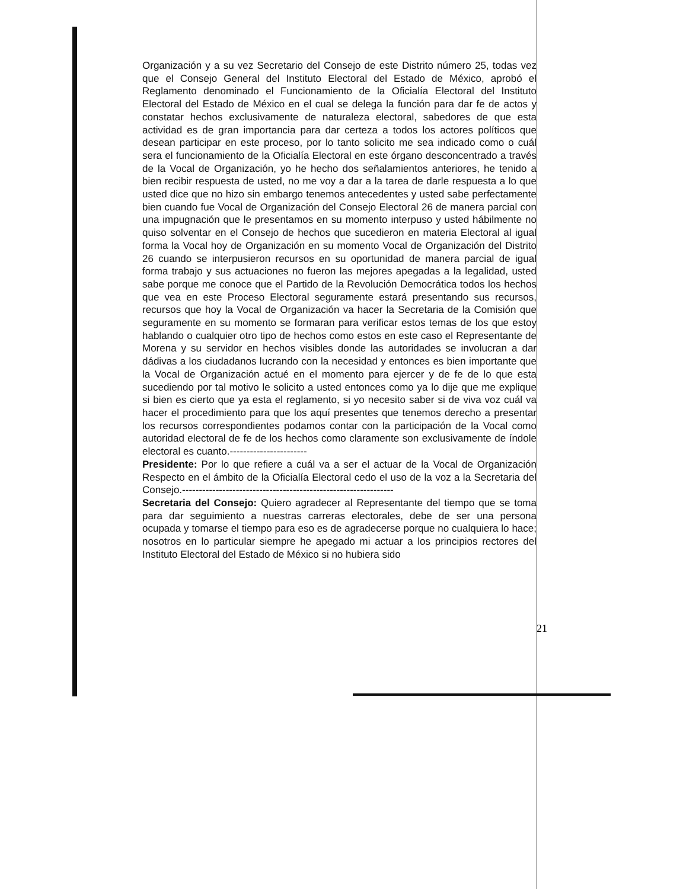Organización y a su vez Secretario del Consejo de este Distrito número 25, todas vez que el Consejo General del Instituto Electoral del Estado de México, aprobó el Reglamento denominado el Funcionamiento de la Oficialía Electoral del Instituto Electoral del Estado de México en el cual se delega la función para dar fe de actos y constatar hechos exclusivamente de naturaleza electoral, sabedores de que esta actividad es de gran importancia para dar certeza a todos los actores políticos que desean participar en este proceso, por lo tanto solicito me sea indicado como o cuál sera el funcionamiento de la Oficialía Electoral en este órgano desconcentrado a través de la Vocal de Organización, yo he hecho dos señalamientos anteriores, he tenido a bien recibir respuesta de usted, no me voy a dar a la tarea de darle respuesta a lo que usted dice que no hizo sin embargo tenemos antecedentes y usted sabe perfectamente bien cuando fue Vocal de Organización del Consejo Electoral 26 de manera parcial con una impugnación que le presentamos en su momento interpuso y usted hábilmente no quiso solventar en el Consejo de hechos que sucedieron en materia Electoral al igual forma la Vocal hoy de Organización en su momento Vocal de Organización del Distrito 26 cuando se interpusieron recursos en su oportunidad de manera parcial de igual forma trabajo y sus actuaciones no fueron las mejores apegadas a la legalidad, usted sabe porque me conoce que el Partido de la Revolución Democrática todos los hechos que vea en este Proceso Electoral seguramente estará presentando sus recursos, recursos que hoy la Vocal de Organización va hacer la Secretaria de la Comisión que seguramente en su momento se formaran para verificar estos temas de los que estoy hablando o cualquier otro tipo de hechos como estos en este caso el Representante de Morena y su servidor en hechos visibles donde las autoridades se involucran a dar dádivas a los ciudadanos lucrando con la necesidad y entonces es bien importante que la Vocal de Organización actué en el momento para ejercer y de fe de lo que esta sucediendo por tal motivo le solicito a usted entonces como ya lo dije que me explique si bien es cierto que ya esta el reglamento, si yo necesito saber si de viva voz cuál va hacer el procedimiento para que los aquí presentes que tenemos derecho a presentar los recursos correspondientes podamos contar con la participación de la Vocal como autoridad electoral de fe de los hechos como claramente son exclusivamente de índole electoral es cuanto.-----------------------
Presidente: Por lo que refiere a cuál va a ser el actuar de la Vocal de Organización Respecto en el ámbito de la Oficialía Electoral cedo el uso de la voz a la Secretaria del Consejo.---------------------------------------------------------------
Secretaria del Consejo: Quiero agradecer al Representante del tiempo que se toma para dar seguimiento a nuestras carreras electorales, debe de ser una persona ocupada y tomarse el tiempo para eso es de agradecerse porque no cualquiera lo hace; nosotros en lo particular siempre he apegado mi actuar a los principios rectores del Instituto Electoral del Estado de México si no hubiera sido
21